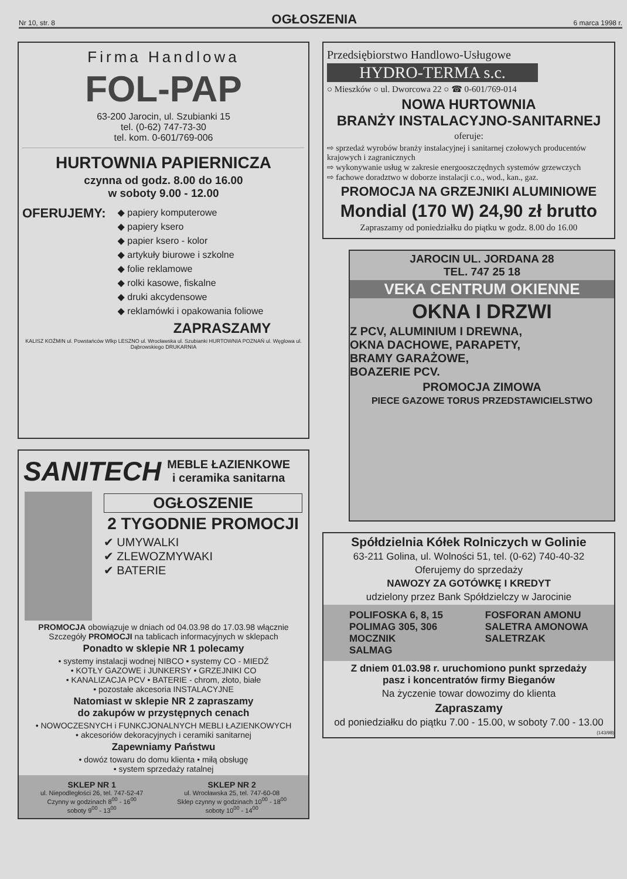Nr 10, str. 8 OGŁOSZENIA 6 marca 1998 r.
Firma Handlowa
FOL-PAP
63-200 Jarocin, ul. Szubianki 15
tel. (0-62) 747-73-30
tel. kom. 0-601/769-006
HURTOWNIA PAPIERNICZA
czynna od godz. 8.00 do 16.00
w soboty 9.00 - 12.00
OFERUJEMY:
◆ papiery komputerowe
◆ papiery ksero
◆ papier ksero - kolor
◆ artykuły biurowe i szkolne
◆ folie reklamowe
◆ rolki kasowe, fiskalne
◆ druki akcydensowe
◆ reklamówki i opakowania foliowe
ZAPRASZAMY
KALISZ KOŹMIN ul. Powstańców Wlkp LESZNO ul. Wrocławska ul. Szubianki HURTOWNIA POZNAŃ ul. Węglowa ul. Dąbrowskiego DRUKARNIA
SANITECH MEBLE ŁAZIENKOWE
i ceramika sanitarna
OGŁOSZENIE
2 TYGODNIE PROMOCJI
✔ UMYWALKI
✔ ZLEWOZMYWAKI
✔ BATERIE
PROMOCJA obowiązuje w dniach od 04.03.98 do 17.03.98 włącznie
Szczegóły PROMOCJI na tablicach informacyjnych w sklepach
Ponadto w sklepie NR 1 polecamy
• systemy instalacji wodnej NIBCO • systemy CO - MIEDŹ
• KOTŁY GAZOWE i JUNKERSY • GRZEJNIKI CO
• KANALIZACJA PCV • BATERIE - chrom, złoto, białe
• pozostałe akcesoria INSTALACYJNE
Natomiast w sklepie NR 2 zapraszamy
do zakupów w przystępnych cenach
• NOWOCZESNYCH i FUNKCJONALNYCH MEBLI ŁAZIENKOWYCH
• akcesoriów dekoracyjnych i ceramiki sanitarnej
Zapewniamy Państwu
• dowóz towaru do domu klienta • miłą obsługę
• system sprzedaży ratalnej
SKLEP NR 1
ul. Niepodległości 26, tel. 747-52-47
Czynny w godzinach 8<sup>00</sup> - 16<sup>00</sup>
soboty 9<sup>00</sup> - 13<sup>00</sup>
SKLEP NR 2
ul. Wrocławska 25, tel. 747-60-08
Sklep czynny w godzinach 10<sup>00</sup> - 18<sup>00</sup>
soboty 10<sup>00</sup> - 14<sup>00</sup>
Przedsiębiorstwo Handlowo-Usługowe
HYDRO-TERMA s.c.
○ Mieszków ○ ul. Dworcowa 22 ○ ☎ 0-601/769-014
NOWA HURTOWNIA
BRANŻY INSTALACYJNO-SANITARNEJ
oferuje:
⇨ sprzedaż wyrobów branży instalacyjnej i sanitarnej czołowych producentów krajowych i zagranicznych
⇨ wykonywanie usług w zakresie energooszczędnych systemów grzewczych
⇨ fachowe doradztwo w doborze instalacji c.o., wod., kan., gaz.
PROMOCJA NA GRZEJNIKI ALUMINIOWE
Mondial (170 W) 24,90 zł brutto
Zapraszamy od poniedziałku do piątku w godz. 8.00 do 16.00
JAROCIN UL. JORDANA 28
TEL. 747 25 18
VEKA CENTRUM OKIENNE
OKNA I DRZWI
Z PCV, ALUMINIUM I DREWNA,
OKNA DACHOWE, PARAPETY,
BRAMY GARAŻOWE,
BOAZERIE PCV.
PROMOCJA ZIMOWA
PIECE GAZOWE TORUS PRZEDSTAWICIELSTWO
Spółdzielnia Kółek Rolniczych w Golinie
63-211 Golina, ul. Wolności 51, tel. (0-62) 740-40-32
Oferujemy do sprzedaży
NAWOZY ZA GOTÓWKĘ I KREDYT
udzielony przez Bank Spółdzielczy w Jarocinie
POLIFOSKA 6, 8, 15
POLIMAG 305, 306
MOCZNIK
SALMAG
FOSFORAN AMONU
SALETRA AMONOWA
SALETRZAK
Z dniem 01.03.98 r. uruchomiono punkt sprzedaży
pasz i koncentratów firmy Bieganów
Na życzenie towar dowozimy do klienta
Zapraszamy
od poniedziałku do piątku 7.00 - 15.00, w soboty 7.00 - 13.00
(143/98)